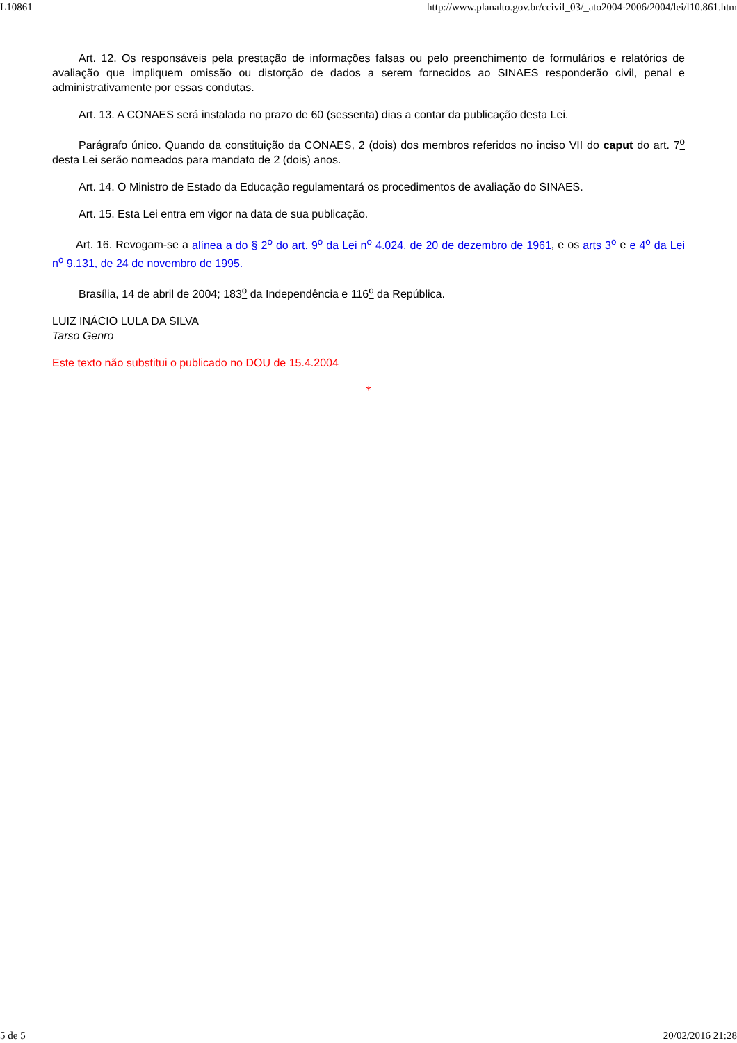L10861 http://www.planalto.gov.br/ccivil_03/_ato2004-2006/2004/lei/l10.861.htm
Art. 12. Os responsáveis pela prestação de informações falsas ou pelo preenchimento de formulários e relatórios de avaliação que impliquem omissão ou distorção de dados a serem fornecidos ao SINAES responderão civil, penal e administrativamente por essas condutas.
Art. 13. A CONAES será instalada no prazo de 60 (sessenta) dias a contar da publicação desta Lei.
Parágrafo único. Quando da constituição da CONAES, 2 (dois) dos membros referidos no inciso VII do caput do art. 7<sup>o</sup> desta Lei serão nomeados para mandato de 2 (dois) anos.
Art. 14. O Ministro de Estado da Educação regulamentará os procedimentos de avaliação do SINAES.
Art. 15. Esta Lei entra em vigor na data de sua publicação.
Art. 16. Revogam-se a alínea a do § 2<sup>o</sup> do art. 9<sup>o</sup> da Lei n<sup>o</sup> 4.024, de 20 de dezembro de 1961, e os arts 3<sup>o</sup> e e 4<sup>o</sup> da Lei n<sup>o</sup> 9.131, de 24 de novembro de 1995.
Brasília, 14 de abril de 2004; 183<sup>o</sup> da Independência e 116<sup>o</sup> da República.
LUIZ INÁCIO LULA DA SILVA
Tarso Genro
Este texto não substitui o publicado no DOU de 15.4.2004
*
5 de 5 20/02/2016 21:28